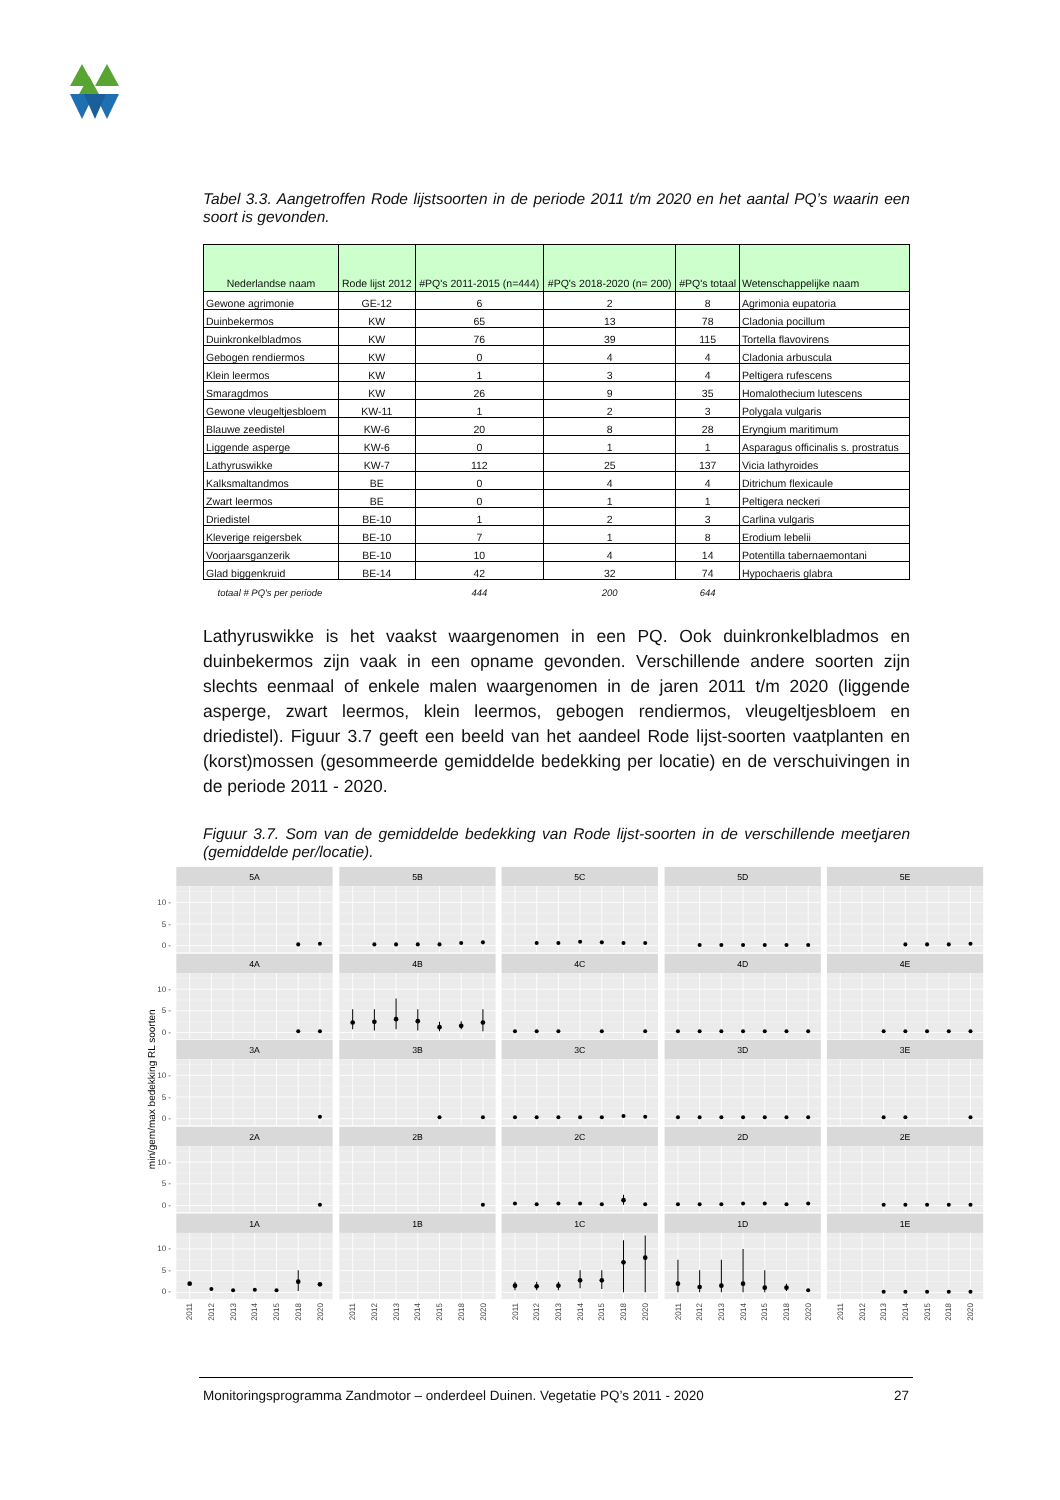Tabel 3.3. Aangetroffen Rode lijstsoorten in de periode 2011 t/m 2020 en het aantal PQ’s waarin een soort is gevonden.
| Nederlandse naam | Rode lijst 2012 | #PQ's 2011-2015 (n=444) | #PQ's 2018-2020 (n= 200) | #PQ's totaal | Wetenschappelijke naam |
| --- | --- | --- | --- | --- | --- |
| Gewone agrimonie | GE-12 | 6 | 2 | 8 | Agrimonia eupatoria |
| Duinbekermos | KW | 65 | 13 | 78 | Cladonia pocillum |
| Duinkronkelbladmos | KW | 76 | 39 | 115 | Tortella flavovirens |
| Gebogen rendiermos | KW | 0 | 4 | 4 | Cladonia arbuscula |
| Klein leermos | KW | 1 | 3 | 4 | Peltigera rufescens |
| Smaragdmos | KW | 26 | 9 | 35 | Homalothecium lutescens |
| Gewone vleugeltjesbloem | KW-11 | 1 | 2 | 3 | Polygala vulgaris |
| Blauwe zeedistel | KW-6 | 20 | 8 | 28 | Eryngium maritimum |
| Liggende asperge | KW-6 | 0 | 1 | 1 | Asparagus officinalis s. prostratus |
| Lathyruswikke | KW-7 | 112 | 25 | 137 | Vicia lathyroides |
| Kalksmaltandmos | BE | 0 | 4 | 4 | Ditrichum flexicaule |
| Zwart leermos | BE | 0 | 1 | 1 | Peltigera neckeri |
| Driedistel | BE-10 | 1 | 2 | 3 | Carlina vulgaris |
| Kleverige reigersbek | BE-10 | 7 | 1 | 8 | Erodium lebelii |
| Voorjaarsganzerik | BE-10 | 10 | 4 | 14 | Potentilla tabernaemontani |
| Glad biggenkruid | BE-14 | 42 | 32 | 74 | Hypochaeris glabra |
| totaal # PQ's per periode | | 444 | 200 | 644 | |
Lathyruswikke is het vaakst waargenomen in een PQ. Ook duinkronkelbladmos en duinbekermos zijn vaak in een opname gevonden. Verschillende andere soorten zijn slechts eenmaal of enkele malen waargenomen in de jaren 2011 t/m 2020 (liggende asperge, zwart leermos, klein leermos, gebogen rendiermos, vleugeltjesbloem en driedistel). Figuur 3.7 geeft een beeld van het aandeel Rode lijst-soorten vaatplanten en (korst)mossen (gesommeerde gemiddelde bedekking per locatie) en de verschuivingen in de periode 2011 - 2020.
Figuur 3.7. Som van de gemiddelde bedekking van Rode lijst-soorten in de verschillende meetjaren (gemiddelde per/locatie).
10 -
5 -
0 -
10 -
5 -
0 -
10 -
5 -
0 -
10 -
5 -
0 -
10 -
5 -
0 -
min/gem/max bedekking RL soorten
5A
5B
5C
5D
5E
4A
4B
4C
4D
4E
3A
3B
3C
3D
3E
2A
2B
2C
2D
2E
1A
1B
1C
1D
1E
2011
2012
2013
2014
2015
2018
2020
2011
2012
2013
2014
2015
2018
2020
2011
2012
2013
2014
2015
2018
2020
2011
2012
2013
2014
2015
2018
2020
2011
2012
2013
2014
2015
2018
2020
Monitoringsprogramma Zandmotor – onderdeel Duinen. Vegetatie PQ’s 2011 - 2020 27